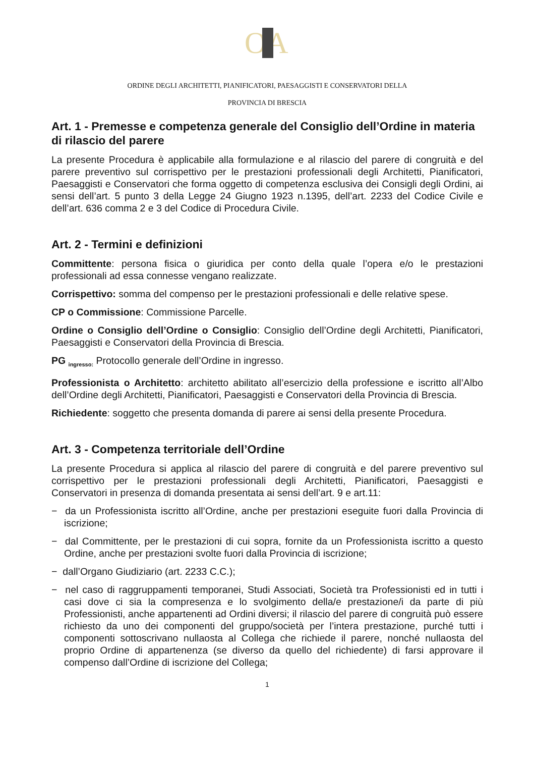OA
ORDINE DEGLI ARCHITETTI, PIANIFICATORI, PAESAGGISTI E CONSERVATORI DELLA
PROVINCIA DI BRESCIA
Art. 1 - Premesse e competenza generale del Consiglio dell’Ordine in materia di rilascio del parere
La presente Procedura è applicabile alla formulazione e al rilascio del parere di congruità e del parere preventivo sul corrispettivo per le prestazioni professionali degli Architetti, Pianificatori, Paesaggisti e Conservatori che forma oggetto di competenza esclusiva dei Consigli degli Ordini, ai sensi dell’art. 5 punto 3 della Legge 24 Giugno 1923 n.1395, dell’art. 2233 del Codice Civile e dell’art. 636 comma 2 e 3 del Codice di Procedura Civile.
Art. 2 - Termini e definizioni
Committente: persona fisica o giuridica per conto della quale l’opera e/o le prestazioni professionali ad essa connesse vengano realizzate.
Corrispettivo: somma del compenso per le prestazioni professionali e delle relative spese.
CP o Commissione: Commissione Parcelle.
Ordine o Consiglio dell’Ordine o Consiglio: Consiglio dell’Ordine degli Architetti, Pianificatori, Paesaggisti e Conservatori della Provincia di Brescia.
PG <sub>ingresso:</sub> Protocollo generale dell’Ordine in ingresso.
Professionista o Architetto: architetto abilitato all’esercizio della professione e iscritto all’Albo dell’Ordine degli Architetti, Pianificatori, Paesaggisti e Conservatori della Provincia di Brescia.
Richiedente: soggetto che presenta domanda di parere ai sensi della presente Procedura.
Art. 3 - Competenza territoriale dell’Ordine
La presente Procedura si applica al rilascio del parere di congruità e del parere preventivo sul corrispettivo per le prestazioni professionali degli Architetti, Pianificatori, Paesaggisti e Conservatori in presenza di domanda presentata ai sensi dell’art. 9 e art.11:
− da un Professionista iscritto all’Ordine, anche per prestazioni eseguite fuori dalla Provincia di iscrizione;
− dal Committente, per le prestazioni di cui sopra, fornite da un Professionista iscritto a questo Ordine, anche per prestazioni svolte fuori dalla Provincia di iscrizione;
− dall’Organo Giudiziario (art. 2233 C.C.);
− nel caso di raggruppamenti temporanei, Studi Associati, Società tra Professionisti ed in tutti i casi dove ci sia la compresenza e lo svolgimento della/e prestazione/i da parte di più Professionisti, anche appartenenti ad Ordini diversi; il rilascio del parere di congruità può essere richiesto da uno dei componenti del gruppo/società per l’intera prestazione, purché tutti i componenti sottoscrivano nullaosta al Collega che richiede il parere, nonché nullaosta del proprio Ordine di appartenenza (se diverso da quello del richiedente) di farsi approvare il compenso dall’Ordine di iscrizione del Collega;
1